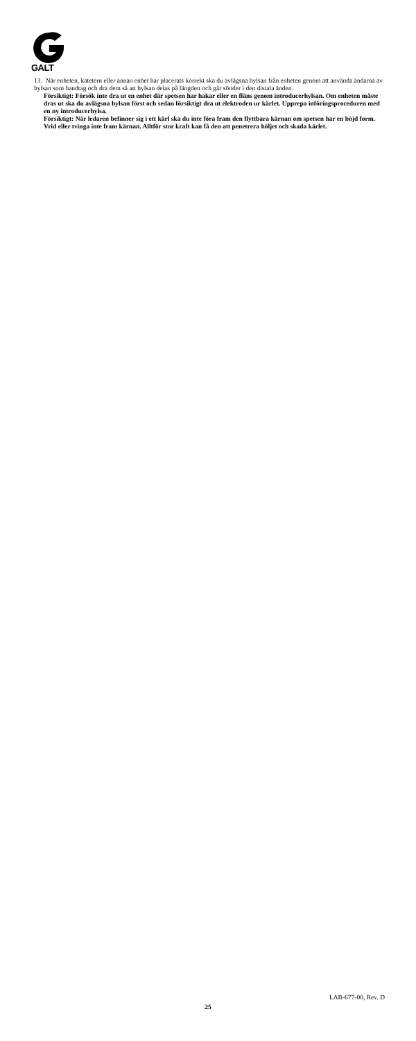GALT
13. När enheten, katetern eller annan enhet har placerats korrekt ska du avlägsna hylsan från enheten genom att använda ändarna av hylsan som handtag och dra dem så att hylsan delas på längden och går sönder i den distala änden.
Försiktigt: Försök inte dra ut en enhet där spetsen har hakar eller en fläns genom introducerhylsan. Om enheten måste dras ut ska du avlägsna hylsan först och sedan försiktigt dra ut elektroden ur kärlet. Upprepa införingsproceduren med en ny introducerhylsa.
Försiktigt: När ledaren befinner sig i ett kärl ska du inte föra fram den flyttbara kärnan om spetsen har en böjd form. Vrid eller tvinga inte fram kärnan. Alltför stor kraft kan få den att penetrera höljet och skada kärlet.
LAB-677-00, Rev. D
25